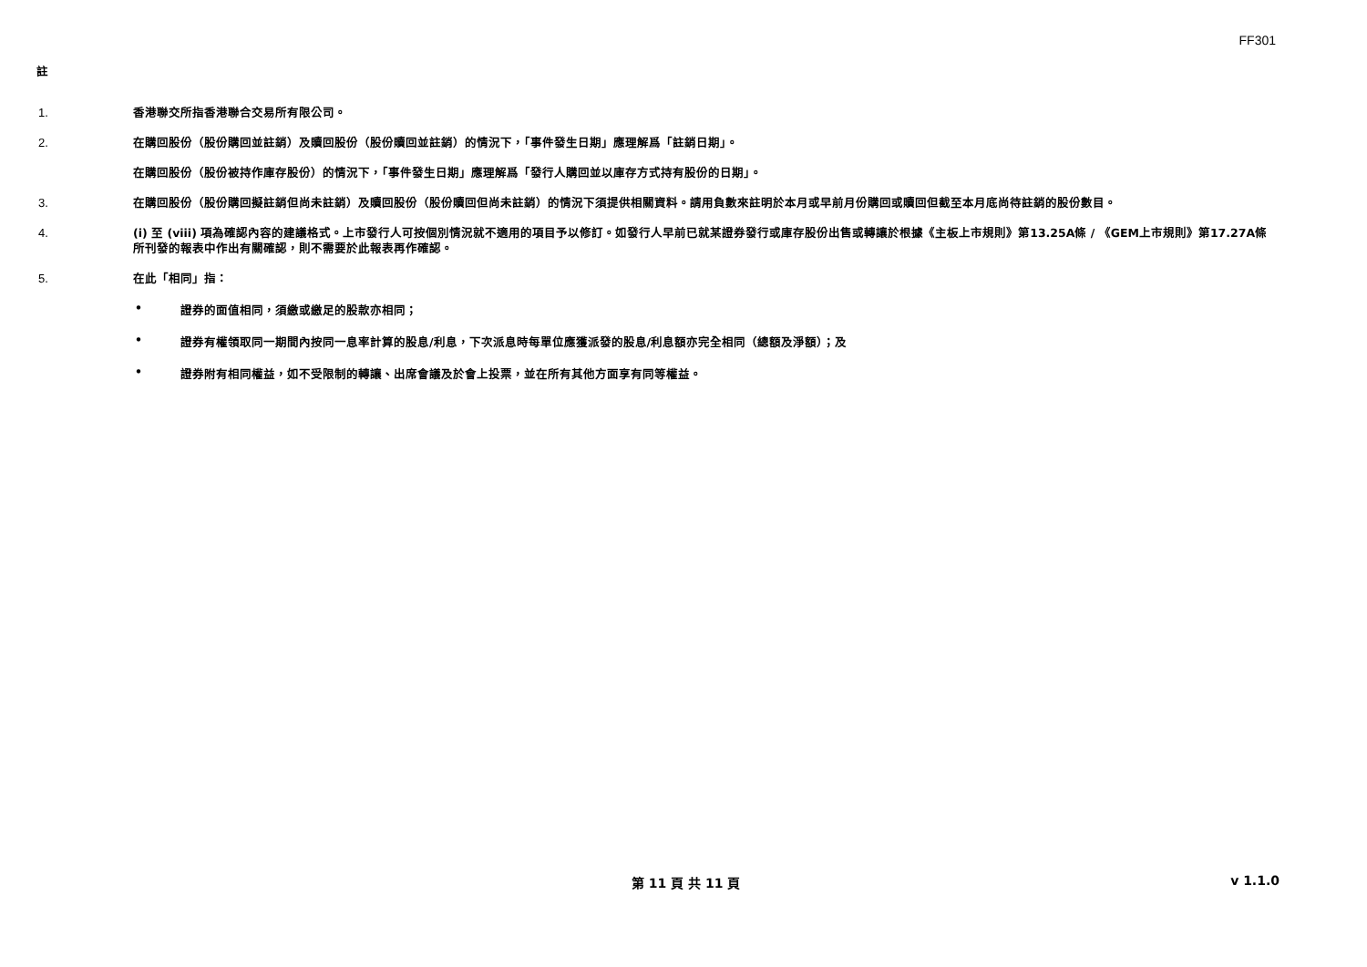FF301
註
1. 香港聯交所指香港聯合交易所有限公司。
2. 在購回股份（股份購回並註銷）及贖回股份（股份贖回並註銷）的情況下，「事件發生日期」應理解爲「註銷日期」。
在購回股份（股份被持作庫存股份）的情況下，「事件發生日期」應理解爲「發行人購回並以庫存方式持有股份的日期」。
3. 在購回股份（股份購回擬註銷但尚未註銷）及贖回股份（股份贖回但尚未註銷）的情況下須提供相關資料。請用負數來註明於本月或早前月份購回或贖回但截至本月底尚待註銷的股份數目。
4. (i) 至 (viii) 項為確認內容的建議格式。上市發行人可按個別情況就不適用的項目予以修訂。如發行人早前已就某證券發行或庫存股份出售或轉讓於根據《主板上市規則》第13.25A條 / 《GEM上市規則》第17.27A條所刊發的報表中作出有關確認，則不需要於此報表再作確認。
5. 在此「相同」指：
• 證券的面值相同，須繳或繳足的股款亦相同；
• 證券有權領取同一期間內按同一息率計算的股息/利息，下次派息時每單位應獲派發的股息/利息額亦完全相同（總額及淨額）；及
• 證券附有相同權益，如不受限制的轉讓、出席會議及於會上投票，並在所有其他方面享有同等權益。
第 11 頁 共 11 頁 v 1.1.0